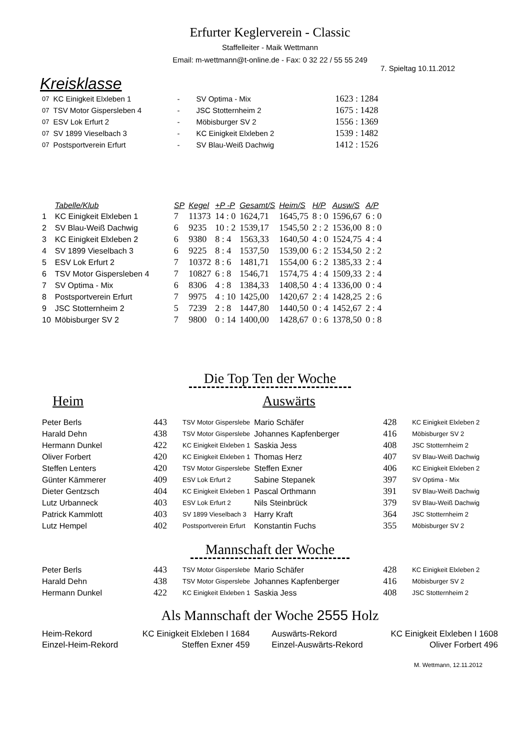Erfurter Keglerverein - Classic
Staffelleiter - Maik Wettmann
Email: m-wettmann@t-online.de - Fax: 0 32 22 / 55 55 249
7. Spieltag 10.11.2012
Kreisklasse
| 07 | KC Einigkeit Elxleben 1 | - | SV Optima - Mix | 1623 : 1284 |
| 07 | TSV Motor Gispersleben 4 | - | JSC Stotternheim 2 | 1675 : 1428 |
| 07 | ESV Lok Erfurt 2 | - | Möbisburger SV 2 | 1556 : 1369 |
| 07 | SV 1899 Vieselbach 3 | - | KC Einigkeit Elxleben 2 | 1539 : 1482 |
| 07 | Postsportverein Erfurt | - | SV Blau-Weiß Dachwig | 1412 : 1526 |
| | Tabelle/Klub | SP | Kegel | +P -P | Gesamt/S | Heim/S | H/P | Ausw/S | A/P |
| --- | --- | --- | --- | --- | --- | --- | --- | --- | --- |
| 1 | KC Einigkeit Elxleben 1 | 7 | 11373 | 14 : 0 | 1624,71 | 1645,75 | 8 : 0 | 1596,67 | 6 : 0 |
| 2 | SV Blau-Weiß Dachwig | 6 | 9235 | 10 : 2 | 1539,17 | 1545,50 | 2 : 2 | 1536,00 | 8 : 0 |
| 3 | KC Einigkeit Elxleben 2 | 6 | 9380 | 8 : 4 | 1563,33 | 1640,50 | 4 : 0 | 1524,75 | 4 : 4 |
| 4 | SV 1899 Vieselbach 3 | 6 | 9225 | 8 : 4 | 1537,50 | 1539,00 | 6 : 2 | 1534,50 | 2 : 2 |
| 5 | ESV Lok Erfurt 2 | 7 | 10372 | 8 : 6 | 1481,71 | 1554,00 | 6 : 2 | 1385,33 | 2 : 4 |
| 6 | TSV Motor Gispersleben 4 | 7 | 10827 | 6 : 8 | 1546,71 | 1574,75 | 4 : 4 | 1509,33 | 2 : 4 |
| 7 | SV Optima - Mix | 6 | 8306 | 4 : 8 | 1384,33 | 1408,50 | 4 : 4 | 1336,00 | 0 : 4 |
| 8 | Postsportverein Erfurt | 7 | 9975 | 4 : 10 | 1425,00 | 1420,67 | 2 : 4 | 1428,25 | 2 : 6 |
| 9 | JSC Stotternheim 2 | 5 | 7239 | 2 : 8 | 1447,80 | 1440,50 | 0 : 4 | 1452,67 | 2 : 4 |
| 10 | Möbisburger SV 2 | 7 | 9800 | 0 : 14 | 1400,00 | 1428,67 | 0 : 6 | 1378,50 | 0 : 8 |
Die Top Ten der Woche
Heim Auswärts
| Peter Berls | 443 | TSV Motor Gisperslebe | Mario Schäfer | 428 | KC Einigkeit Elxleben 2 |
| Harald Dehn | 438 | TSV Motor Gisperslebe | Johannes Kapfenberger | 416 | Möbisburger SV 2 |
| Hermann Dunkel | 422 | KC Einigkeit Elxleben 1 | Saskia Jess | 408 | JSC Stotternheim 2 |
| Oliver Forbert | 420 | KC Einigkeit Elxleben 1 | Thomas Herz | 407 | SV Blau-Weiß Dachwig |
| Steffen Lenters | 420 | TSV Motor Gisperslebe | Steffen Exner | 406 | KC Einigkeit Elxleben 2 |
| Günter Kämmerer | 409 | ESV Lok Erfurt 2 | Sabine Stepanek | 397 | SV Optima - Mix |
| Dieter Gentzsch | 404 | KC Einigkeit Elxleben 1 | Pascal Orthmann | 391 | SV Blau-Weiß Dachwig |
| Lutz Urbanneck | 403 | ESV Lok Erfurt 2 | Nils Steinbrück | 379 | SV Blau-Weiß Dachwig |
| Patrick Kammlott | 403 | SV 1899 Vieselbach 3 | Harry Kraft | 364 | JSC Stotternheim 2 |
| Lutz Hempel | 402 | Postsportverein Erfurt | Konstantin Fuchs | 355 | Möbisburger SV 2 |
Mannschaft der Woche
| Peter Berls | 443 | TSV Motor Gisperslebe | Mario Schäfer | 428 | KC Einigkeit Elxleben 2 |
| Harald Dehn | 438 | TSV Motor Gisperslebe | Johannes Kapfenberger | 416 | Möbisburger SV 2 |
| Hermann Dunkel | 422 | KC Einigkeit Elxleben 1 | Saskia Jess | 408 | JSC Stotternheim 2 |
Als Mannschaft der Woche 2555 Holz
| Heim-Rekord | KC Einigkeit Elxleben I 1684 | Auswärts-Rekord | KC Einigkeit Elxleben I 1608 |
| Einzel-Heim-Rekord | Steffen Exner 459 | Einzel-Auswärts-Rekord | Oliver Forbert 496 |
M. Wettmann, 12.11.2012